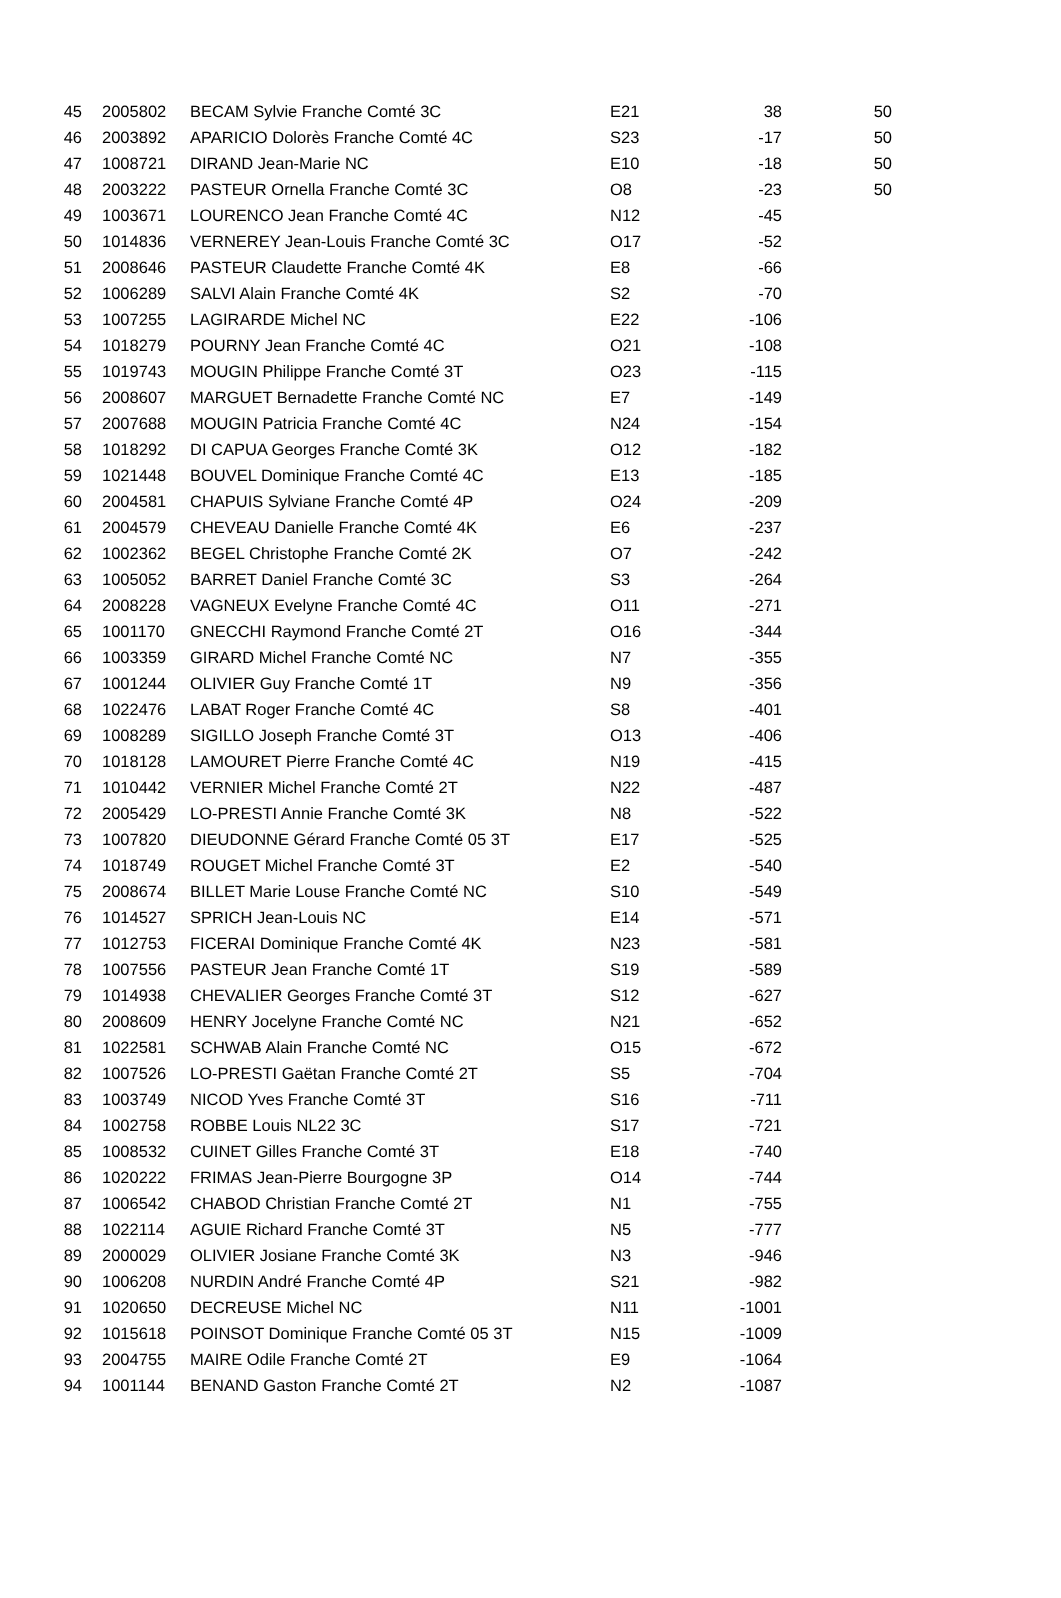| 45 | 2005802 | BECAM Sylvie Franche Comté 3C | E21 | 38 | 50 |
| 46 | 2003892 | APARICIO Dolorès Franche Comté 4C | S23 | -17 | 50 |
| 47 | 1008721 | DIRAND Jean-Marie NC | E10 | -18 | 50 |
| 48 | 2003222 | PASTEUR Ornella Franche Comté 3C | O8 | -23 | 50 |
| 49 | 1003671 | LOURENCO Jean Franche Comté 4C | N12 | -45 | |
| 50 | 1014836 | VERNEREY Jean-Louis Franche Comté 3C | O17 | -52 | |
| 51 | 2008646 | PASTEUR Claudette Franche Comté 4K | E8 | -66 | |
| 52 | 1006289 | SALVI Alain Franche Comté 4K | S2 | -70 | |
| 53 | 1007255 | LAGIRARDE Michel NC | E22 | -106 | |
| 54 | 1018279 | POURNY Jean Franche Comté 4C | O21 | -108 | |
| 55 | 1019743 | MOUGIN Philippe Franche Comté 3T | O23 | -115 | |
| 56 | 2008607 | MARGUET Bernadette Franche Comté NC | E7 | -149 | |
| 57 | 2007688 | MOUGIN Patricia Franche Comté 4C | N24 | -154 | |
| 58 | 1018292 | DI CAPUA Georges Franche Comté 3K | O12 | -182 | |
| 59 | 1021448 | BOUVEL Dominique Franche Comté 4C | E13 | -185 | |
| 60 | 2004581 | CHAPUIS Sylviane Franche Comté 4P | O24 | -209 | |
| 61 | 2004579 | CHEVEAU Danielle Franche Comté 4K | E6 | -237 | |
| 62 | 1002362 | BEGEL Christophe Franche Comté 2K | O7 | -242 | |
| 63 | 1005052 | BARRET Daniel Franche Comté 3C | S3 | -264 | |
| 64 | 2008228 | VAGNEUX Evelyne Franche Comté 4C | O11 | -271 | |
| 65 | 1001170 | GNECCHI Raymond Franche Comté 2T | O16 | -344 | |
| 66 | 1003359 | GIRARD Michel Franche Comté NC | N7 | -355 | |
| 67 | 1001244 | OLIVIER Guy Franche Comté 1T | N9 | -356 | |
| 68 | 1022476 | LABAT Roger Franche Comté 4C | S8 | -401 | |
| 69 | 1008289 | SIGILLO Joseph Franche Comté 3T | O13 | -406 | |
| 70 | 1018128 | LAMOURET Pierre Franche Comté 4C | N19 | -415 | |
| 71 | 1010442 | VERNIER Michel Franche Comté 2T | N22 | -487 | |
| 72 | 2005429 | LO-PRESTI Annie Franche Comté 3K | N8 | -522 | |
| 73 | 1007820 | DIEUDONNE Gérard Franche Comté 05 3T | E17 | -525 | |
| 74 | 1018749 | ROUGET Michel Franche Comté 3T | E2 | -540 | |
| 75 | 2008674 | BILLET Marie Louse Franche Comté NC | S10 | -549 | |
| 76 | 1014527 | SPRICH Jean-Louis NC | E14 | -571 | |
| 77 | 1012753 | FICERAI Dominique Franche Comté 4K | N23 | -581 | |
| 78 | 1007556 | PASTEUR Jean Franche Comté 1T | S19 | -589 | |
| 79 | 1014938 | CHEVALIER Georges Franche Comté 3T | S12 | -627 | |
| 80 | 2008609 | HENRY Jocelyne Franche Comté NC | N21 | -652 | |
| 81 | 1022581 | SCHWAB Alain Franche Comté NC | O15 | -672 | |
| 82 | 1007526 | LO-PRESTI Gaëtan Franche Comté 2T | S5 | -704 | |
| 83 | 1003749 | NICOD Yves Franche Comté 3T | S16 | -711 | |
| 84 | 1002758 | ROBBE Louis NL22 3C | S17 | -721 | |
| 85 | 1008532 | CUINET Gilles Franche Comté 3T | E18 | -740 | |
| 86 | 1020222 | FRIMAS Jean-Pierre Bourgogne 3P | O14 | -744 | |
| 87 | 1006542 | CHABOD Christian Franche Comté 2T | N1 | -755 | |
| 88 | 1022114 | AGUIE Richard Franche Comté 3T | N5 | -777 | |
| 89 | 2000029 | OLIVIER Josiane Franche Comté 3K | N3 | -946 | |
| 90 | 1006208 | NURDIN André Franche Comté 4P | S21 | -982 | |
| 91 | 1020650 | DECREUSE Michel NC | N11 | -1001 | |
| 92 | 1015618 | POINSOT Dominique Franche Comté 05 3T | N15 | -1009 | |
| 93 | 2004755 | MAIRE Odile Franche Comté 2T | E9 | -1064 | |
| 94 | 1001144 | BENAND Gaston Franche Comté 2T | N2 | -1087 | |